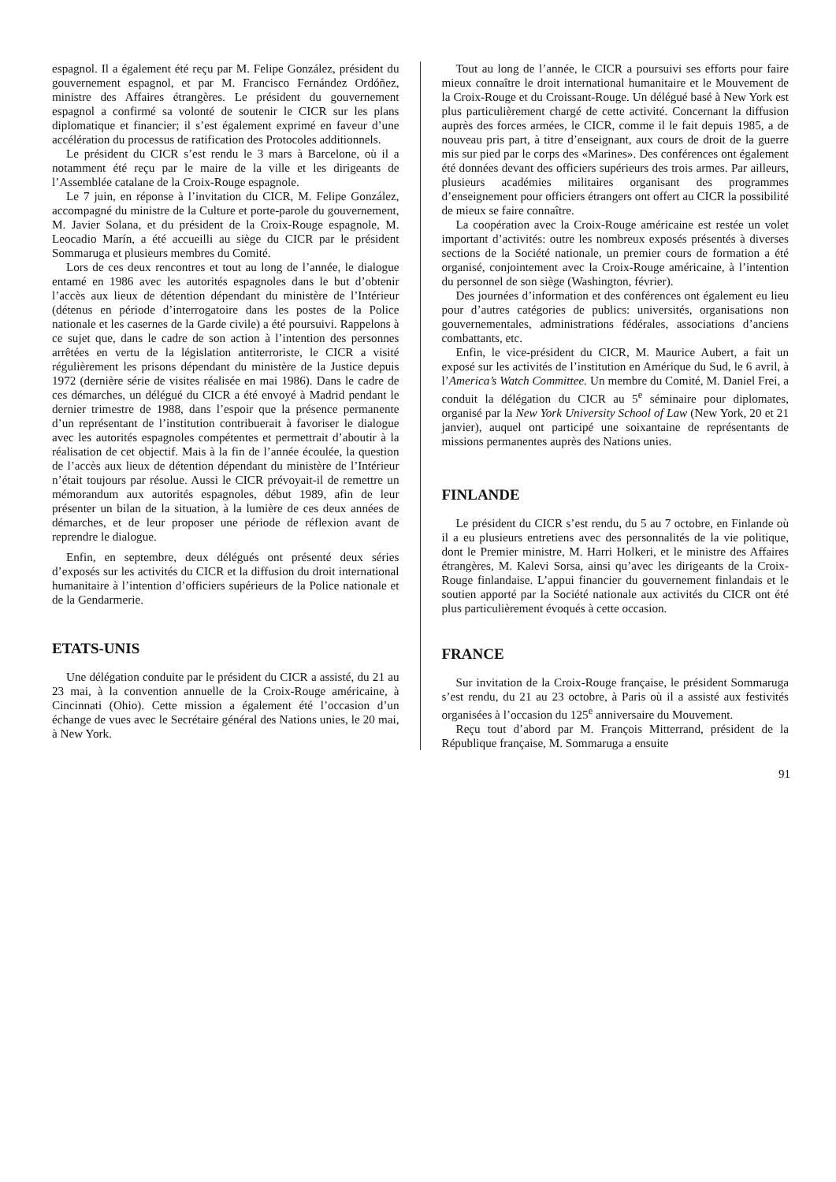espagnol. Il a également été reçu par M. Felipe González, président du gouvernement espagnol, et par M. Francisco Fernández Ordóñez, ministre des Affaires étrangères. Le président du gouvernement espagnol a confirmé sa volonté de soutenir le CICR sur les plans diplomatique et financier; il s’est également exprimé en faveur d’une accélération du processus de ratification des Protocoles additionnels.
Le président du CICR s’est rendu le 3 mars à Barcelone, où il a notamment été reçu par le maire de la ville et les dirigeants de l’Assemblée catalane de la Croix-Rouge espagnole.
Le 7 juin, en réponse à l’invitation du CICR, M. Felipe González, accompagné du ministre de la Culture et porte-parole du gouvernement, M. Javier Solana, et du président de la Croix-Rouge espagnole, M. Leocadio Marín, a été accueilli au siège du CICR par le président Sommaruga et plusieurs membres du Comité.
Lors de ces deux rencontres et tout au long de l’année, le dialogue entamé en 1986 avec les autorités espagnoles dans le but d’obtenir l’accès aux lieux de détention dépendant du ministère de l’Intérieur (détenus en période d’interrogatoire dans les postes de la Police nationale et les casernes de la Garde civile) a été poursuivi. Rappelons à ce sujet que, dans le cadre de son action à l’intention des personnes arrêtées en vertu de la législation antiterroriste, le CICR a visité régulièrement les prisons dépendant du ministère de la Justice depuis 1972 (dernière série de visites réalisée en mai 1986). Dans le cadre de ces démarches, un délégué du CICR a été envoyé à Madrid pendant le dernier trimestre de 1988, dans l’espoir que la présence permanente d’un représentant de l’institution contribuerait à favoriser le dialogue avec les autorités espagnoles compétentes et permettrait d’aboutir à la réalisation de cet objectif. Mais à la fin de l’année écoulée, la question de l’accès aux lieux de détention dépendant du ministère de l’Intérieur n’était toujours par résolue. Aussi le CICR prévoyait-il de remettre un mémorandum aux autorités espagnoles, début 1989, afin de leur présenter un bilan de la situation, à la lumière de ces deux années de démarches, et de leur proposer une période de réflexion avant de reprendre le dialogue.
Enfin, en septembre, deux délégués ont présenté deux séries d’exposés sur les activités du CICR et la diffusion du droit international humanitaire à l’intention d’officiers supérieurs de la Police nationale et de la Gendarmerie.
ETATS-UNIS
Une délégation conduite par le président du CICR a assisté, du 21 au 23 mai, à la convention annuelle de la Croix-Rouge américaine, à Cincinnati (Ohio). Cette mission a également été l’occasion d’un échange de vues avec le Secrétaire général des Nations unies, le 20 mai, à New York.
Tout au long de l’année, le CICR a poursuivi ses efforts pour faire mieux connaître le droit international humanitaire et le Mouvement de la Croix-Rouge et du Croissant-Rouge. Un délégué basé à New York est plus particulièrement chargé de cette activité. Concernant la diffusion auprès des forces armées, le CICR, comme il le fait depuis 1985, a de nouveau pris part, à titre d’enseignant, aux cours de droit de la guerre mis sur pied par le corps des «Marines». Des conférences ont également été données devant des officiers supérieurs des trois armes. Par ailleurs, plusieurs académies militaires organisant des programmes d’enseignement pour officiers étrangers ont offert au CICR la possibilité de mieux se faire connaître.
La coopération avec la Croix-Rouge américaine est restée un volet important d’activités: outre les nombreux exposés présentés à diverses sections de la Société nationale, un premier cours de formation a été organisé, conjointement avec la Croix-Rouge américaine, à l’intention du personnel de son siège (Washington, février).
Des journées d’information et des conférences ont également eu lieu pour d’autres catégories de publics: universités, organisations non gouvernementales, administrations fédérales, associations d’anciens combattants, etc.
Enfin, le vice-président du CICR, M. Maurice Aubert, a fait un exposé sur les activités de l’institution en Amérique du Sud, le 6 avril, à l’America’s Watch Committee. Un membre du Comité, M. Daniel Frei, a conduit la délégation du CICR au 5<sup>e</sup> séminaire pour diplomates, organisé par la New York University School of Law (New York, 20 et 21 janvier), auquel ont participé une soixantaine de représentants de missions permanentes auprès des Nations unies.
FINLANDE
Le président du CICR s’est rendu, du 5 au 7 octobre, en Finlande où il a eu plusieurs entretiens avec des personnalités de la vie politique, dont le Premier ministre, M. Harri Holkeri, et le ministre des Affaires étrangères, M. Kalevi Sorsa, ainsi qu’avec les dirigeants de la Croix-Rouge finlandaise. L’appui financier du gouvernement finlandais et le soutien apporté par la Société nationale aux activités du CICR ont été plus particulièrement évoqués à cette occasion.
FRANCE
Sur invitation de la Croix-Rouge française, le président Sommaruga s’est rendu, du 21 au 23 octobre, à Paris où il a assisté aux festivités organisées à l’occasion du 125<sup>e</sup> anniversaire du Mouvement.
Reçu tout d’abord par M. François Mitterrand, président de la République française, M. Sommaruga a ensuite
91